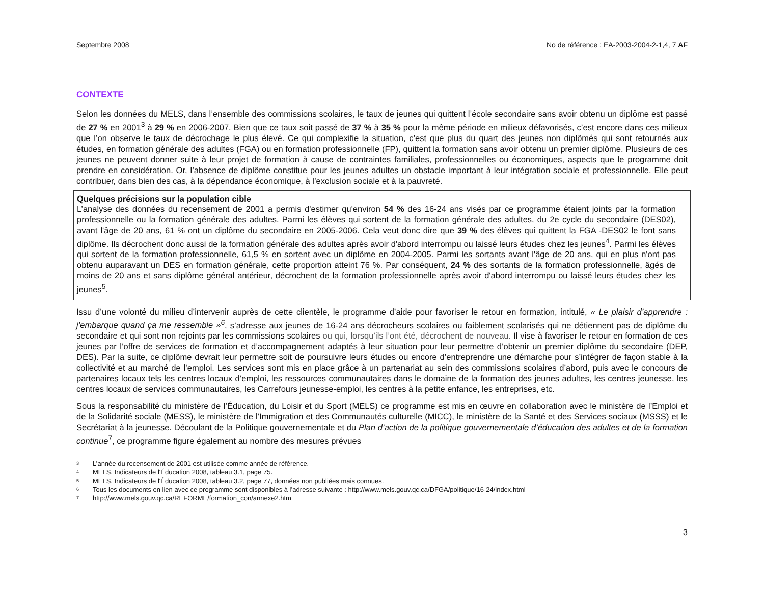Septembre 2008 No de référence : EA-2003-2004-2-1,4, 7 AF
CONTEXTE
Selon les données du MELS, dans l’ensemble des commissions scolaires, le taux de jeunes qui quittent l’école secondaire sans avoir obtenu un diplôme est passé de 27 % en 2001<sup>3</sup> à 29 % en 2006-2007. Bien que ce taux soit passé de 37 % à 35 % pour la même période en milieux défavorisés, c’est encore dans ces milieux que l’on observe le taux de décrochage le plus élevé. Ce qui complexifie la situation, c’est que plus du quart des jeunes non diplômés qui sont retournés aux études, en formation générale des adultes (FGA) ou en formation professionnelle (FP), quittent la formation sans avoir obtenu un premier diplôme. Plusieurs de ces jeunes ne peuvent donner suite à leur projet de formation à cause de contraintes familiales, professionnelles ou économiques, aspects que le programme doit prendre en considération. Or, l’absence de diplôme constitue pour les jeunes adultes un obstacle important à leur intégration sociale et professionnelle. Elle peut contribuer, dans bien des cas, à la dépendance économique, à l’exclusion sociale et à la pauvreté.
Quelques précisions sur la population cible
L’analyse des données du recensement de 2001 a permis d'estimer qu'environ 54 % des 16-24 ans visés par ce programme étaient joints par la formation professionnelle ou la formation générale des adultes. Parmi les élèves qui sortent de la formation générale des adultes, du 2e cycle du secondaire (DES02), avant l'âge de 20 ans, 61 % ont un diplôme du secondaire en 2005-2006. Cela veut donc dire que 39 % des élèves qui quittent la FGA -DES02 le font sans diplôme. Ils décrochent donc aussi de la formation générale des adultes après avoir d'abord interrompu ou laissé leurs études chez les jeunes<sup>4</sup>. Parmi les élèves qui sortent de la formation professionnelle, 61,5 % en sortent avec un diplôme en 2004-2005. Parmi les sortants avant l'âge de 20 ans, qui en plus n'ont pas obtenu auparavant un DES en formation générale, cette proportion atteint 76 %. Par conséquent, 24 % des sortants de la formation professionnelle, âgés de moins de 20 ans et sans diplôme général antérieur, décrochent de la formation professionnelle après avoir d'abord interrompu ou laissé leurs études chez les jeunes<sup>5</sup>.
Issu d’une volonté du milieu d’intervenir auprès de cette clientèle, le programme d’aide pour favoriser le retour en formation, intitulé, « Le plaisir d’apprendre : j’embarque quand ça me ressemble »<sup>6</sup>, s’adresse aux jeunes de 16-24 ans décrocheurs scolaires ou faiblement scolarisés qui ne détiennent pas de diplôme du secondaire et qui sont non rejoints par les commissions scolaires ou qui, lorsqu’ils l’ont été, décrochent de nouveau. Il vise à favoriser le retour en formation de ces jeunes par l’offre de services de formation et d’accompagnement adaptés à leur situation pour leur permettre d’obtenir un premier diplôme du secondaire (DEP, DES). Par la suite, ce diplôme devrait leur permettre soit de poursuivre leurs études ou encore d’entreprendre une démarche pour s’intégrer de façon stable à la collectivité et au marché de l’emploi. Les services sont mis en place grâce à un partenariat au sein des commissions scolaires d’abord, puis avec le concours de partenaires locaux tels les centres locaux d’emploi, les ressources communautaires dans le domaine de la formation des jeunes adultes, les centres jeunesse, les centres locaux de services communautaires, les Carrefours jeunesse-emploi, les centres à la petite enfance, les entreprises, etc.
Sous la responsabilité du ministère de l’Éducation, du Loisir et du Sport (MELS) ce programme est mis en œuvre en collaboration avec le ministère de l’Emploi et de la Solidarité sociale (MESS), le ministère de l’Immigration et des Communautés culturelle (MICC), le ministère de la Santé et des Services sociaux (MSSS) et le Secrétariat à la jeunesse. Découlant de la Politique gouvernementale et du Plan d’action de la politique gouvernementale d’éducation des adultes et de la formation continue<sup>7</sup>, ce programme figure également au nombre des mesures prévues
<sup>3</sup> L’année du recensement de 2001 est utilisée comme année de référence.
<sup>4</sup> MELS, Indicateurs de l'Éducation 2008, tableau 3.1, page 75.
<sup>5</sup> MELS, Indicateurs de l'Éducation 2008, tableau 3.2, page 77, données non publiées mais connues.
<sup>6</sup> Tous les documents en lien avec ce programme sont disponibles à l’adresse suivante : http://www.mels.gouv.qc.ca/DFGA/politique/16-24/index.html
<sup>7</sup> http://www.mels.gouv.qc.ca/REFORME/formation_con/annexe2.htm
3